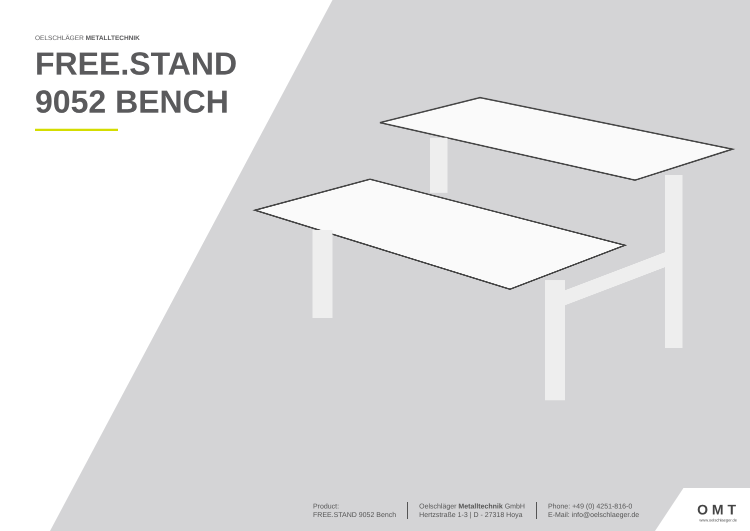OELSCHLÄGER METALLTECHNIK
FREE.STAND
9052 BENCH
Product:
FREE.STAND 9052 Bench
Oelschläger Metalltechnik GmbH
Hertzstraße 1-3 | D - 27318 Hoya
Phone: +49 (0) 4251-816-0
E-Mail: info@oelschlaeger.de
O M T
www.oelschlaeger.de